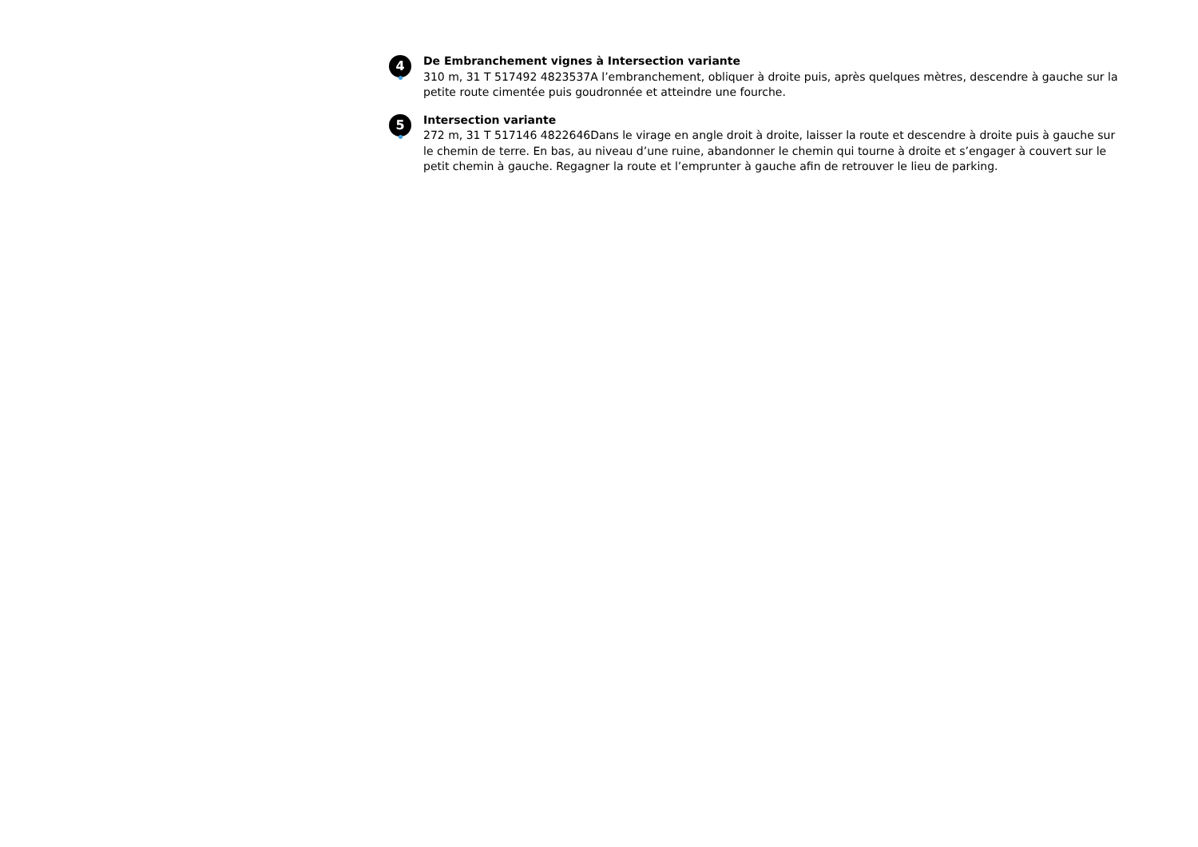4
De Embranchement vignes à Intersection variante
310 m, 31 T 517492 4823537A l’embranchement, obliquer à droite puis, après quelques mètres, descendre à gauche sur la petite route cimentée puis goudronnée et atteindre une fourche.
5
Intersection variante
272 m, 31 T 517146 4822646Dans le virage en angle droit à droite, laisser la route et descendre à droite puis à gauche sur le chemin de terre. En bas, au niveau d’une ruine, abandonner le chemin qui tourne à droite et s’engager à couvert sur le petit chemin à gauche. Regagner la route et l’emprunter à gauche afin de retrouver le lieu de parking.